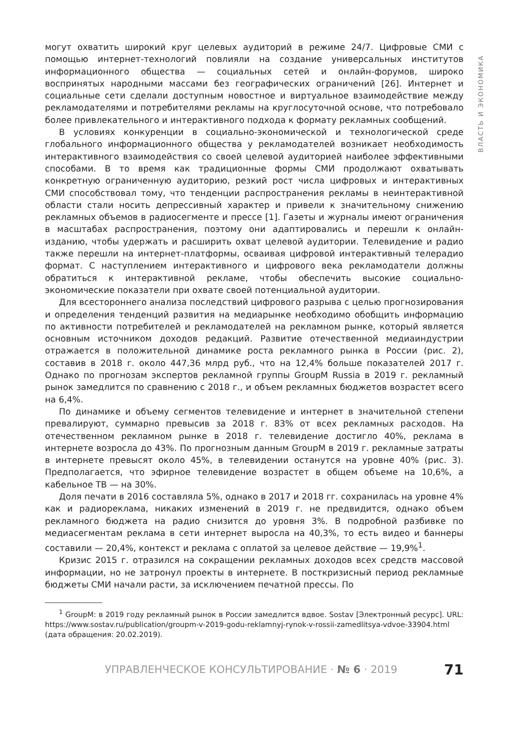ВЛАСТЬ И ЭКОНОМИКА
могут охватить широкий круг целевых аудиторий в режиме 24/7. Цифровые СМИ с помощью интернет-технологий повлияли на создание универсальных институтов информационного общества — социальных сетей и онлайн-форумов, широко воспринятых народными массами без географических ограничений [26]. Интернет и социальные сети сделали доступным новостное и виртуальное взаимодействие между рекламодателями и потребителями рекламы на круглосуточной основе, что потребовало более привлекательного и интерактивного подхода к формату рекламных сообщений.
В условиях конкуренции в социально-экономической и технологической среде глобального информационного общества у рекламодателей возникает необходимость интерактивного взаимодействия со своей целевой аудиторией наиболее эффективными способами. В то время как традиционные формы СМИ продолжают охватывать конкретную ограниченную аудиторию, резкий рост числа цифровых и интерактивных СМИ способствовал тому, что тенденции распространения рекламы в неинтерактивной области стали носить депрессивный характер и привели к значительному снижению рекламных объемов в радиосегменте и прессе [1]. Газеты и журналы имеют ограничения в масштабах распространения, поэтому они адаптировались и перешли к онлайн-изданию, чтобы удержать и расширить охват целевой аудитории. Телевидение и радио также перешли на интернет-платформы, осваивая цифровой интерактивный телерадио формат. С наступлением интерактивного и цифрового века рекламодатели должны обратиться к интерактивной рекламе, чтобы обеспечить высокие социально-экономические показатели при охвате своей потенциальной аудитории.
Для всестороннего анализа последствий цифрового разрыва с целью прогнозирования и определения тенденций развития на медиарынке необходимо обобщить информацию по активности потребителей и рекламодателей на рекламном рынке, который является основным источником доходов редакций. Развитие отечественной медиаиндустрии отражается в положительной динамике роста рекламного рынка в России (рис. 2), составив в 2018 г. около 447,36 млрд руб., что на 12,4% больше показателей 2017 г. Однако по прогнозам экспертов рекламной группы GroupM Russia в 2019 г. рекламный рынок замедлится по сравнению с 2018 г., и объем рекламных бюджетов возрастет всего на 6,4%.
По динамике и объему сегментов телевидение и интернет в значительной степени превалируют, суммарно превысив за 2018 г. 83% от всех рекламных расходов. На отечественном рекламном рынке в 2018 г. телевидение достигло 40%, реклама в интернете возросла до 43%. По прогнозным данным GroupM в 2019 г. рекламные затраты в интернете превысят около 45%, в телевидении останутся на уровне 40% (рис. 3). Предполагается, что эфирное телевидение возрастет в общем объеме на 10,6%, а кабельное ТВ — на 30%.
Доля печати в 2016 составляла 5%, однако в 2017 и 2018 гг. сохранилась на уровне 4% как и радиореклама, никаких изменений в 2019 г. не предвидится, однако объем рекламного бюджета на радио снизится до уровня 3%. В подробной разбивке по медиасегментам реклама в сети интернет выросла на 40,3%, то есть видео и баннеры составили — 20,4%, контекст и реклама с оплатой за целевое действие — 19,9%<sup>1</sup>.
Кризис 2015 г. отразился на сокращении рекламных доходов всех средств массовой информации, но не затронул проекты в интернете. В посткризисный период рекламные бюджеты СМИ начали расти, за исключением печатной прессы. По
<sup>1</sup> GroupM: в 2019 году рекламный рынок в России замедлится вдвое. Sostav [Электронный ресурс]. URL: https://www.sostav.ru/publication/groupm-v-2019-godu-reklamnyj-rynok-v-rossii-zamedlitsya-vdvoe-33904.html (дата обращения: 20.02.2019).
УПРАВЛЕНЧЕСКОЕ КОНСУЛЬТИРОВАНИЕ · № 6 · 2019 71